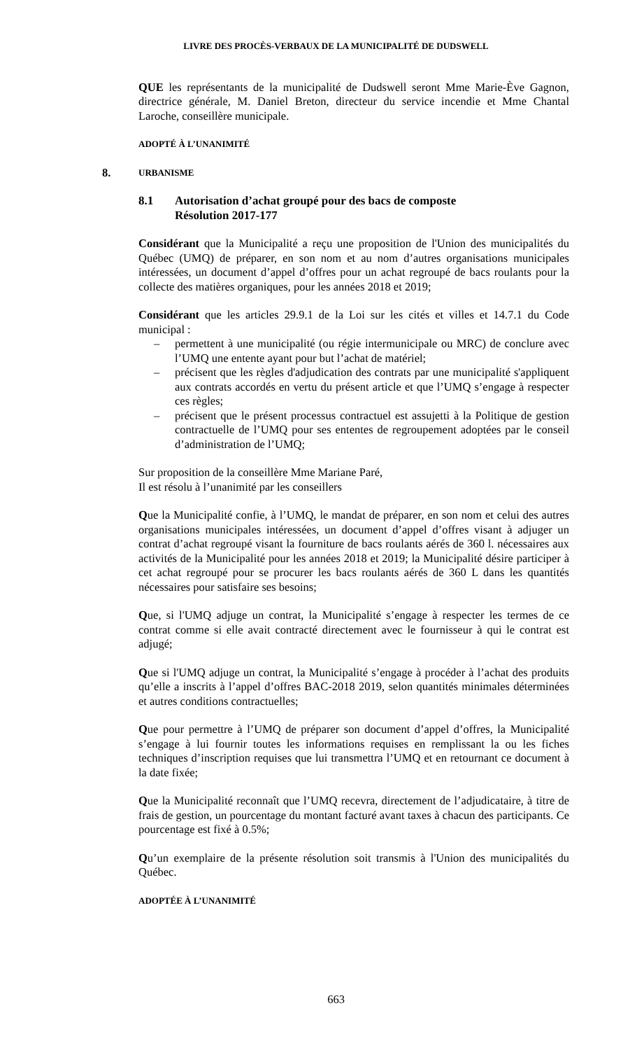LIVRE DES PROCÈS-VERBAUX DE LA MUNICIPALITÉ DE DUDSWELL
QUE les représentants de la municipalité de Dudswell seront Mme Marie-Ève Gagnon, directrice générale, M. Daniel Breton, directeur du service incendie et Mme Chantal Laroche, conseillère municipale.
ADOPTÉ À L’UNANIMITÉ
8. URBANISME
8.1 Autorisation d’achat groupé pour des bacs de composte
Résolution 2017-177
Considérant que la Municipalité a reçu une proposition de l'Union des municipalités du Québec (UMQ) de préparer, en son nom et au nom d’autres organisations municipales intéressées, un document d’appel d’offres pour un achat regroupé de bacs roulants pour la collecte des matières organiques, pour les années 2018 et 2019;
Considérant que les articles 29.9.1 de la Loi sur les cités et villes et 14.7.1 du Code municipal :
– permettent à une municipalité (ou régie intermunicipale ou MRC) de conclure avec l’UMQ une entente ayant pour but l’achat de matériel;
– précisent que les règles d'adjudication des contrats par une municipalité s'appliquent aux contrats accordés en vertu du présent article et que l’UMQ s’engage à respecter ces règles;
– précisent que le présent processus contractuel est assujetti à la Politique de gestion contractuelle de l’UMQ pour ses ententes de regroupement adoptées par le conseil d’administration de l’UMQ;
Sur proposition de la conseillère Mme Mariane Paré,
Il est résolu à l’unanimité par les conseillers
Que la Municipalité confie, à l’UMQ, le mandat de préparer, en son nom et celui des autres organisations municipales intéressées, un document d’appel d’offres visant à adjuger un contrat d’achat regroupé visant la fourniture de bacs roulants aérés de 360 l. nécessaires aux activités de la Municipalité pour les années 2018 et 2019; la Municipalité désire participer à cet achat regroupé pour se procurer les bacs roulants aérés de 360 L dans les quantités nécessaires pour satisfaire ses besoins;
Que, si l'UMQ adjuge un contrat, la Municipalité s’engage à respecter les termes de ce contrat comme si elle avait contracté directement avec le fournisseur à qui le contrat est adjugé;
Que si l'UMQ adjuge un contrat, la Municipalité s’engage à procéder à l’achat des produits qu’elle a inscrits à l’appel d’offres BAC-2018 2019, selon quantités minimales déterminées et autres conditions contractuelles;
Que pour permettre à l’UMQ de préparer son document d’appel d’offres, la Municipalité s’engage à lui fournir toutes les informations requises en remplissant la ou les fiches techniques d’inscription requises que lui transmettra l’UMQ et en retournant ce document à la date fixée;
Que la Municipalité reconnaît que l’UMQ recevra, directement de l’adjudicataire, à titre de frais de gestion, un pourcentage du montant facturé avant taxes à chacun des participants. Ce pourcentage est fixé à 0.5%;
Qu’un exemplaire de la présente résolution soit transmis à l'Union des municipalités du Québec.
ADOPTÉE À L’UNANIMITÉ
663